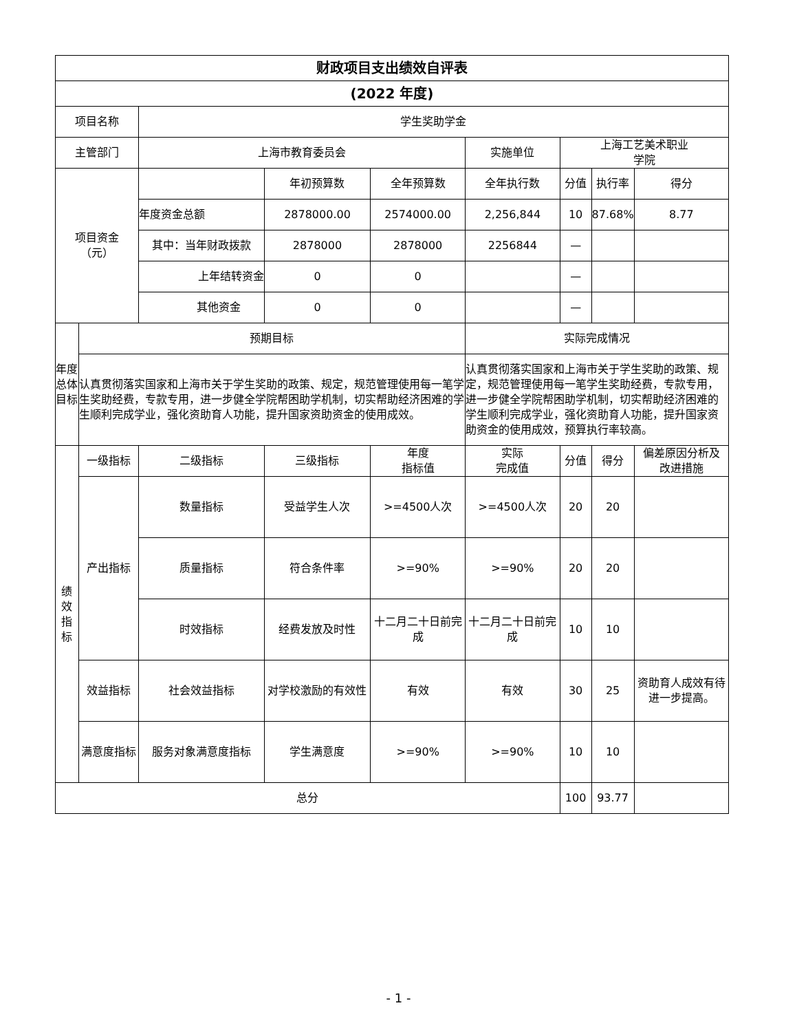| 财政项目支出绩效自评表 | | | | | | | | |
| --- | --- | --- | --- | --- | --- | --- | --- | --- |
| (2022 年度) | | | | | | | | |
| 项目名称 | | 学生奖助学金 | | | | | | |
| 主管部门 | | 上海市教育委员会 | | | 实施单位 | 上海工艺美术职业 学院 | | |
| 项目资金 （元） | | | 年初预算数 | 全年预算数 | 全年执行数 | 分值 | 执行率 | 得分 |
| | | 年度资金总额 | 2878000.00 | 2574000.00 | 2,256,844 | 10 | 87.68% | 8.77 |
| | | 其中：当年财政拨款 | 2878000 | 2878000 | 2256844 | — | | |
| | | 上年结转资金 | 0 | 0 | | — | | |
| | | 其他资金 | 0 | 0 | | — | | |
| 年度 总体 目标 | 预期目标 | | | | 实际完成情况 | | | |
| | 认真贯彻落实国家和上海市关于学生奖助的政策、规定，规范管理使用每一笔学生奖助经费，专款专用，进一步健全学院帮困助学机制，切实帮助经济困难的学生顺利完成学业，强化资助育人功能，提升国家资助资金的使用成效。 | | | | 认真贯彻落实国家和上海市关于学生奖助的政策、规定，规范管理使用每一笔学生奖助经费，专款专用，进一步健全学院帮困助学机制，切实帮助经济困难的学生顺利完成学业，强化资助育人功能，提升国家资助资金的使用成效，预算执行率较高。 | | | |
| 绩 效 指 标 | 一级指标 | 二级指标 | 三级指标 | 年度 指标值 | 实际 完成值 | 分值 | 得分 | 偏差原因分析及 改进措施 |
| | 产出指标 | 数量指标 | 受益学生人次 | >=4500人次 | >=4500人次 | 20 | 20 | |
| | | 质量指标 | 符合条件率 | >=90% | >=90% | 20 | 20 | |
| | | 时效指标 | 经费发放及时性 | 十二月二十日前完成 | 十二月二十日前完成 | 10 | 10 | |
| | 效益指标 | 社会效益指标 | 对学校激励的有效性 | 有效 | 有效 | 30 | 25 | 资助育人成效有待进一步提高。 |
| | 满意度指标 | 服务对象满意度指标 | 学生满意度 | >=90% | >=90% | 10 | 10 | |
| 总分 | | | | | | 100 | 93.77 | |
- 1 -